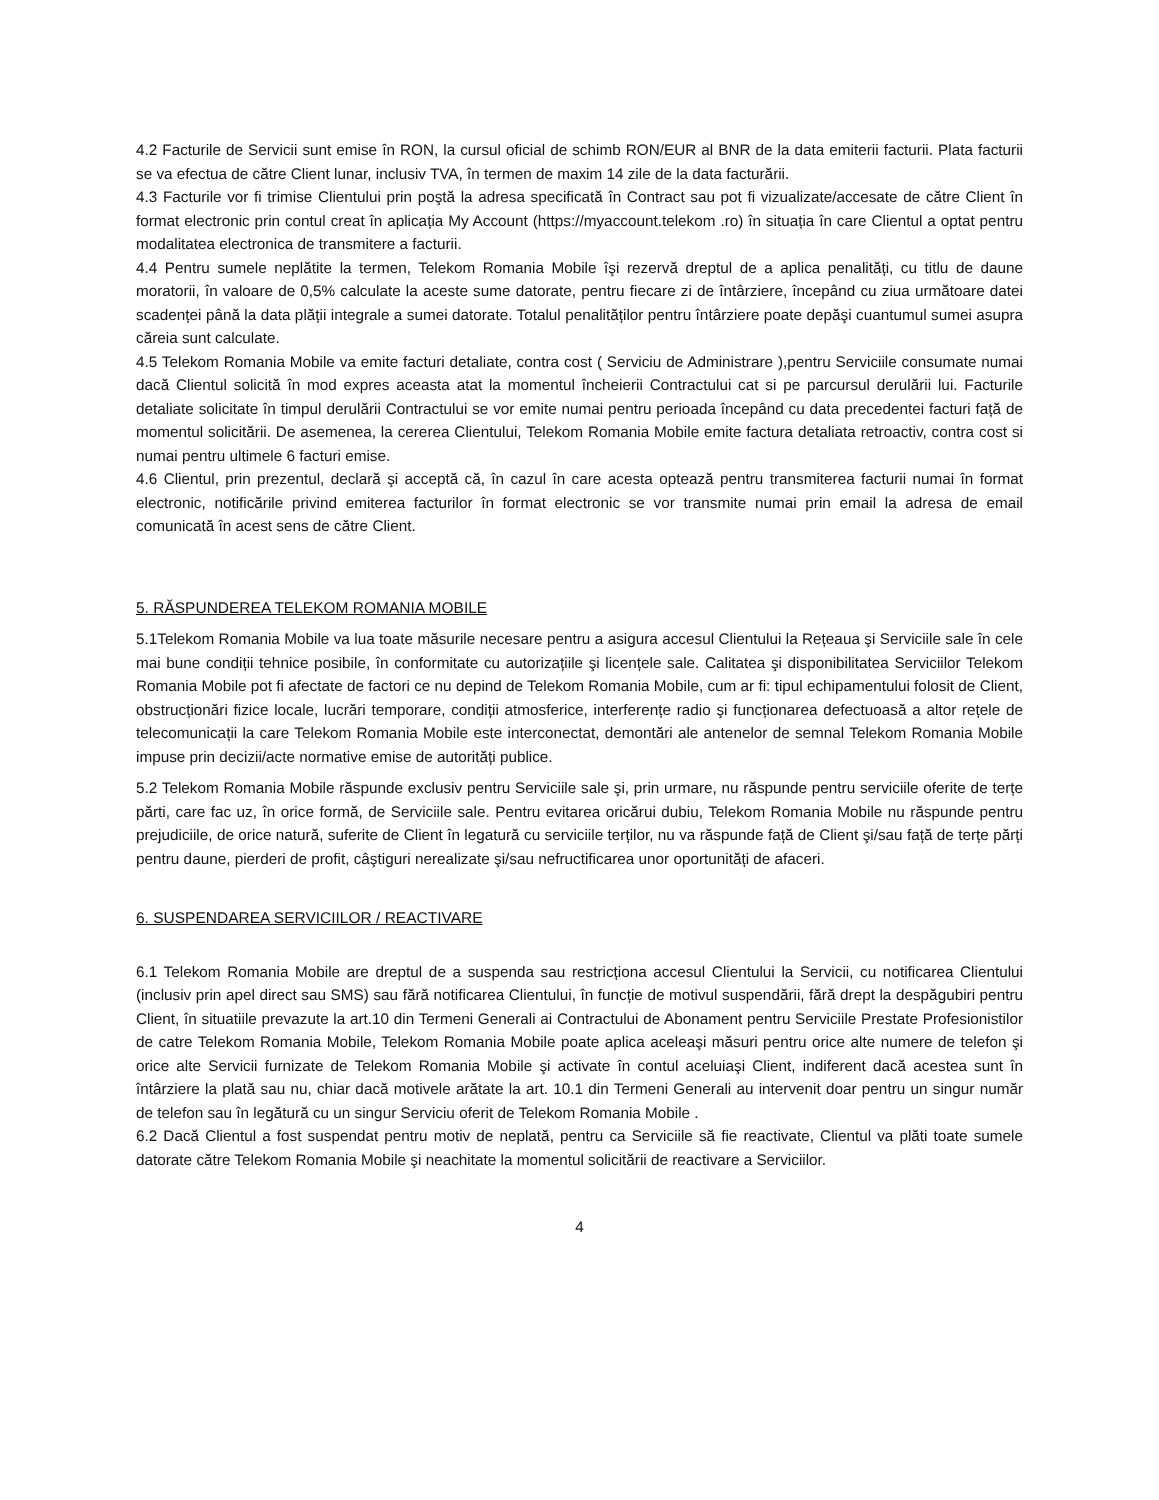4.2 Facturile de Servicii sunt emise în RON, la cursul oficial de schimb RON/EUR al BNR de la data emiterii facturii. Plata facturii se va efectua de către Client lunar, inclusiv TVA, în termen de maxim 14 zile de la data facturării.
4.3 Facturile vor fi trimise Clientului prin poştă la adresa specificată în Contract sau pot fi vizualizate/accesate de către Client în format electronic prin contul creat în aplicația My Account (https://myaccount.telekom .ro) în situația în care Clientul a optat pentru modalitatea electronica de transmitere a facturii.
4.4 Pentru sumele neplătite la termen, Telekom Romania Mobile îşi rezervă dreptul de a aplica penalități, cu titlu de daune moratorii, în valoare de 0,5% calculate la aceste sume datorate, pentru fiecare zi de întârziere, începând cu ziua următoare datei scadenței până la data plății integrale a sumei datorate. Totalul penalităților pentru întârziere poate depăşi cuantumul sumei asupra căreia sunt calculate.
4.5 Telekom Romania Mobile va emite facturi detaliate, contra cost ( Serviciu de Administrare ),pentru Serviciile consumate numai dacă Clientul solicită în mod expres aceasta atat la momentul încheierii Contractului cat si pe parcursul derulării lui. Facturile detaliate solicitate în timpul derulării Contractului se vor emite numai pentru perioada începând cu data precedentei facturi față de momentul solicitării. De asemenea, la cererea Clientului, Telekom Romania Mobile emite factura detaliata retroactiv, contra cost si numai pentru ultimele 6 facturi emise.
4.6 Clientul, prin prezentul, declară şi acceptă că, în cazul în care acesta optează pentru transmiterea facturii numai în format electronic, notificările privind emiterea facturilor în format electronic se vor transmite numai prin email la adresa de email comunicată în acest sens de către Client.
5. RĂSPUNDEREA TELEKOM ROMANIA MOBILE
5.1Telekom Romania Mobile va lua toate măsurile necesare pentru a asigura accesul Clientului la Rețeaua şi Serviciile sale în cele mai bune condiții tehnice posibile, în conformitate cu autorizațiile şi licențele sale. Calitatea şi disponibilitatea Serviciilor Telekom Romania Mobile pot fi afectate de factori ce nu depind de Telekom Romania Mobile, cum ar fi: tipul echipamentului folosit de Client, obstrucționări fizice locale, lucrări temporare, condiții atmosferice, interferențe radio şi funcționarea defectuoasă a altor rețele de telecomunicații la care Telekom Romania Mobile este interconectat, demontări ale antenelor de semnal Telekom Romania Mobile impuse prin decizii/acte normative emise de autorități publice.
5.2 Telekom Romania Mobile răspunde exclusiv pentru Serviciile sale şi, prin urmare, nu răspunde pentru serviciile oferite de terțe părti, care fac uz, în orice formă, de Serviciile sale. Pentru evitarea oricărui dubiu, Telekom Romania Mobile nu răspunde pentru prejudiciile, de orice natură, suferite de Client în legatură cu serviciile terților, nu va răspunde față de Client şi/sau față de terțe părți pentru daune, pierderi de profit, câştiguri nerealizate şi/sau nefructificarea unor oportunități de afaceri.
6. SUSPENDAREA SERVICIILOR / REACTIVARE
6.1 Telekom Romania Mobile are dreptul de a suspenda sau restricționa accesul Clientului la Servicii, cu notificarea Clientului (inclusiv prin apel direct sau SMS) sau fără notificarea Clientului, în funcție de motivul suspendării, fără drept la despăgubiri pentru Client, în situatiile prevazute la art.10 din Termeni Generali ai Contractului de Abonament pentru Serviciile Prestate Profesionistilor de catre Telekom Romania Mobile, Telekom Romania Mobile poate aplica aceleaşi măsuri pentru orice alte numere de telefon şi orice alte Servicii furnizate de Telekom Romania Mobile şi activate în contul aceluiaşi Client, indiferent dacă acestea sunt în întârziere la plată sau nu, chiar dacă motivele arătate la art. 10.1 din Termeni Generali au intervenit doar pentru un singur număr de telefon sau în legătură cu un singur Serviciu oferit de Telekom Romania Mobile .
6.2 Dacă Clientul a fost suspendat pentru motiv de neplată, pentru ca Serviciile să fie reactivate, Clientul va plăti toate sumele datorate către Telekom Romania Mobile şi neachitate la momentul solicitării de reactivare a Serviciilor.
4